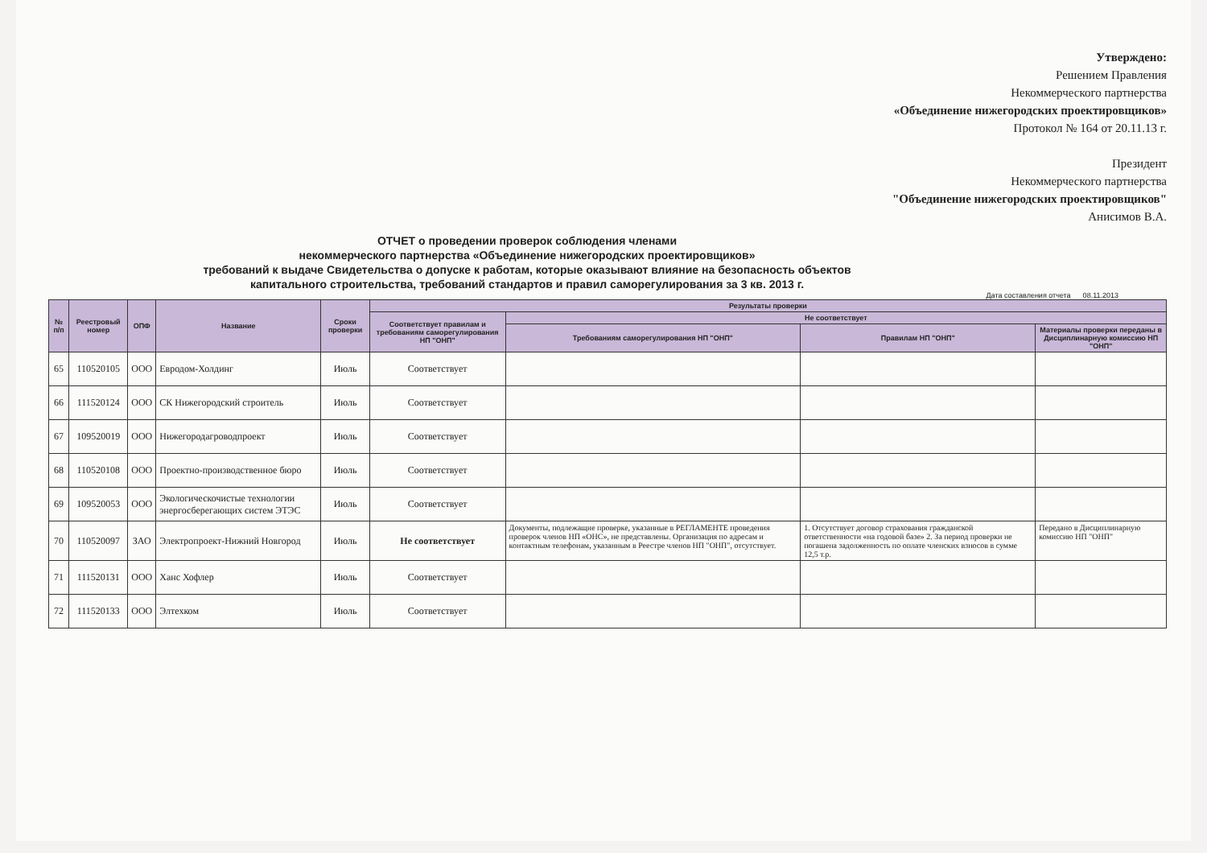Утверждено:
Решением Правления
Некоммерческого партнерства
«Объединение нижегородских проектировщиков»
Протокол № 164 от 20.11.13 г.
Президент
Некоммерческого партнерства
"Объединение нижегородских проектировщиков"
Анисимов В.А.
ОТЧЕТ о проведении проверок соблюдения членами
некоммерческого партнерства «Объединение нижегородских проектировщиков»
требований к выдаче Свидетельства о допуске к работам, которые оказывают влияние на безопасность объектов
капитального строительства, требований стандартов и правил саморегулирования за 3 кв. 2013 г.
Дата составления отчета 08.11.2013
| № п/п | Реестровый номер | ОПФ | Название | Сроки проверки | Результаты проверки | | | |
| --- | --- | --- | --- | --- | --- | --- | --- | --- |
| | | | | | Соответствует правилам и требованиям саморегулирования НП "ОНП" | Не соответствует | | |
| | | | | | | Требованиям саморегулирования НП "ОНП" | Правилам НП "ОНП" | Материалы проверки переданы в Дисциплинарную комиссию НП "ОНП" |
| 65 | 110520105 | ООО | Евродом-Холдинг | Июль | Соответствует | | | |
| 66 | 111520124 | ООО | СК Нижегородский строитель | Июль | Соответствует | | | |
| 67 | 109520019 | ООО | Нижегородагроводпроект | Июль | Соответствует | | | |
| 68 | 110520108 | ООО | Проектно-производственное бюро | Июль | Соответствует | | | |
| 69 | 109520053 | ООО | Экологическочистые технологии энергосберегающих систем ЭТЭС | Июль | Соответствует | | | |
| 70 | 110520097 | ЗАО | Электропроект-Нижний Новгород | Июль | Не соответствует | Документы, подлежащие проверке, указанные в РЕГЛАМЕНТЕ проведения проверок членов НП «ОНС», не представлены. Организация по адресам и контактным телефонам, указанным в Реестре членов НП "ОНП", отсутствует. | 1. Отсутствует договор страхования гражданской ответственности «на годовой базе» 2. За период проверки не погашена задолженность по оплате членских взносов в сумме 12,5 т.р. | Передано в Дисциплинарную комиссию НП "ОНП" |
| 71 | 111520131 | ООО | Ханс Хофлер | Июль | Соответствует | | | |
| 72 | 111520133 | ООО | Элтехком | Июль | Соответствует | | | |